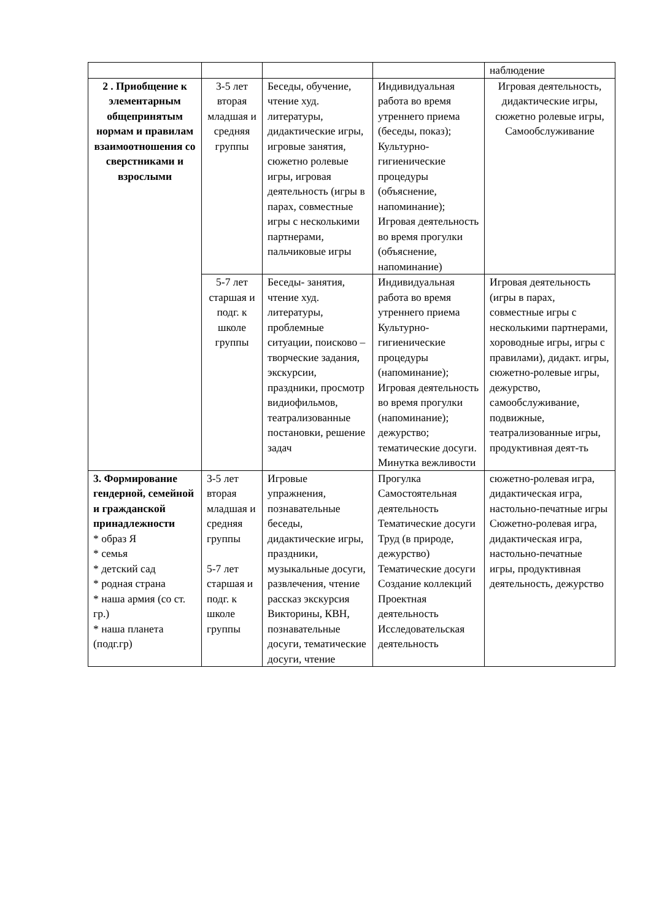| | | | | наблюдение |
| 2 . Приобщение к элементарным общепринятым нормам и правилам взаимоотношения со сверстниками и взрослыми | 3-5 лет вторая младшая и средняя группы | Беседы, обучение, чтение худ. литературы, дидактические игры, игровые занятия, сюжетно ролевые игры, игровая деятельность (игры в парах, совместные игры с несколькими партнерами, пальчиковые игры | Индивидуальная работа во время утреннего приема (беседы, показ); Культурно-гигиенические процедуры (объяснение, напоминание); Игровая деятельность во время прогулки (объяснение, напоминание) | Игровая деятельность, дидактические игры, сюжетно ролевые игры, Самообслуживание |
| | 5-7 лет старшая и подг. к школе группы | Беседы- занятия, чтение худ. литературы, проблемные ситуации, поисково – творческие задания, экскурсии, праздники, просмотр видиофильмов, театрализованные постановки, решение задач | Индивидуальная работа во время утреннего приема Культурно-гигиенические процедуры (напоминание); Игровая деятельность во время прогулки (напоминание); дежурство; тематические досуги. Минутка вежливости | Игровая деятельность (игры в парах, совместные игры с несколькими партнерами, хороводные игры, игры с правилами), дидакт. игры, сюжетно-ролевые игры, дежурство, самообслуживание, подвижные, театрализованные игры, продуктивная деят-ть |
| 3. Формирование гендерной, семейной и гражданской принадлежности * образ Я * семья * детский сад * родная страна * наша армия (со ст. гр.) * наша планета (подг.гр) | 3-5 лет вторая младшая и средняя группы 5-7 лет старшая и подг. к школе группы | Игровые упражнения, познавательные беседы, дидактические игры, праздники, музыкальные досуги, развлечения, чтение рассказ экскурсия Викторины, КВН, познавательные досуги, тематические досуги, чтение | Прогулка Самостоятельная деятельность Тематические досуги Труд (в природе, дежурство) Тематические досуги Создание коллекций Проектная деятельность Исследовательская деятельность | сюжетно-ролевая игра, дидактическая игра, настольно-печатные игры Сюжетно-ролевая игра, дидактическая игра, настольно-печатные игры, продуктивная деятельность, дежурство |